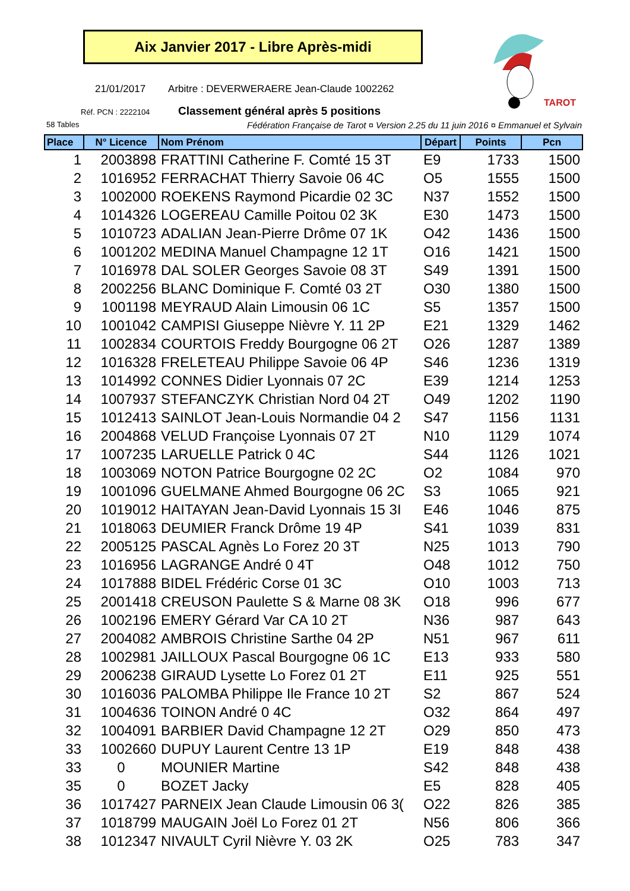Aix Janvier 2017 - Libre Après-midi
TAROT
21/01/2017 Arbitre : DEVERWERAERE Jean-Claude 1002262
Réf. PCN : 2222104 Classement général après 5 positions
58 Tables Fédération Française de Tarot ¤ Version 2.25 du 11 juin 2016 ¤ Emmanuel et Sylvain
| Place | N° Licence | Nom Prénom | Départ | Points | Pcn |
| --- | --- | --- | --- | --- | --- |
| 1 | 2003898 | FRATTINI Catherine F. Comté 15 3T | E9 | 1733 | 1500 |
| 2 | 1016952 | FERRACHAT Thierry Savoie 06 4C | O5 | 1555 | 1500 |
| 3 | 1002000 | ROEKENS Raymond Picardie 02 3C | N37 | 1552 | 1500 |
| 4 | 1014326 | LOGEREAU Camille Poitou 02 3K | E30 | 1473 | 1500 |
| 5 | 1010723 | ADALIAN Jean-Pierre Drôme 07 1K | O42 | 1436 | 1500 |
| 6 | 1001202 | MEDINA Manuel Champagne 12 1T | O16 | 1421 | 1500 |
| 7 | 1016978 | DAL SOLER Georges Savoie 08 3T | S49 | 1391 | 1500 |
| 8 | 2002256 | BLANC Dominique F. Comté 03 2T | O30 | 1380 | 1500 |
| 9 | 1001198 | MEYRAUD Alain Limousin 06 1C | S5 | 1357 | 1500 |
| 10 | 1001042 | CAMPISI Giuseppe Nièvre Y. 11 2P | E21 | 1329 | 1462 |
| 11 | 1002834 | COURTOIS Freddy Bourgogne 06 2T | O26 | 1287 | 1389 |
| 12 | 1016328 | FRELETEAU Philippe Savoie 06 4P | S46 | 1236 | 1319 |
| 13 | 1014992 | CONNES Didier Lyonnais 07 2C | E39 | 1214 | 1253 |
| 14 | 1007937 | STEFANCZYK Christian Nord 04 2T | O49 | 1202 | 1190 |
| 15 | 1012413 | SAINLOT Jean-Louis Normandie 04 2 | S47 | 1156 | 1131 |
| 16 | 2004868 | VELUD Françoise Lyonnais 07 2T | N10 | 1129 | 1074 |
| 17 | 1007235 | LARUELLE Patrick 0 4C | S44 | 1126 | 1021 |
| 18 | 1003069 | NOTON Patrice Bourgogne 02 2C | O2 | 1084 | 970 |
| 19 | 1001096 | GUELMANE Ahmed Bourgogne 06 2C | S3 | 1065 | 921 |
| 20 | 1019012 | HAITAYAN Jean-David Lyonnais 15 3I | E46 | 1046 | 875 |
| 21 | 1018063 | DEUMIER Franck Drôme 19 4P | S41 | 1039 | 831 |
| 22 | 2005125 | PASCAL Agnès Lo Forez 20 3T | N25 | 1013 | 790 |
| 23 | 1016956 | LAGRANGE André 0 4T | O48 | 1012 | 750 |
| 24 | 1017888 | BIDEL Frédéric Corse 01 3C | O10 | 1003 | 713 |
| 25 | 2001418 | CREUSON Paulette S & Marne 08 3K | O18 | 996 | 677 |
| 26 | 1002196 | EMERY Gérard Var CA 10 2T | N36 | 987 | 643 |
| 27 | 2004082 | AMBROIS Christine Sarthe 04 2P | N51 | 967 | 611 |
| 28 | 1002981 | JAILLOUX Pascal Bourgogne 06 1C | E13 | 933 | 580 |
| 29 | 2006238 | GIRAUD Lysette Lo Forez 01 2T | E11 | 925 | 551 |
| 30 | 1016036 | PALOMBA Philippe Ile France 10 2T | S2 | 867 | 524 |
| 31 | 1004636 | TOINON André 0 4C | O32 | 864 | 497 |
| 32 | 1004091 | BARBIER David Champagne 12 2T | O29 | 850 | 473 |
| 33 | 1002660 | DUPUY Laurent Centre 13 1P | E19 | 848 | 438 |
| 33 | 0 | MOUNIER Martine | S42 | 848 | 438 |
| 35 | 0 | BOZET Jacky | E5 | 828 | 405 |
| 36 | 1017427 | PARNEIX Jean Claude Limousin 06 3( | O22 | 826 | 385 |
| 37 | 1018799 | MAUGAIN Joël Lo Forez 01 2T | N56 | 806 | 366 |
| 38 | 1012347 | NIVAULT Cyril Nièvre Y. 03 2K | O25 | 783 | 347 |